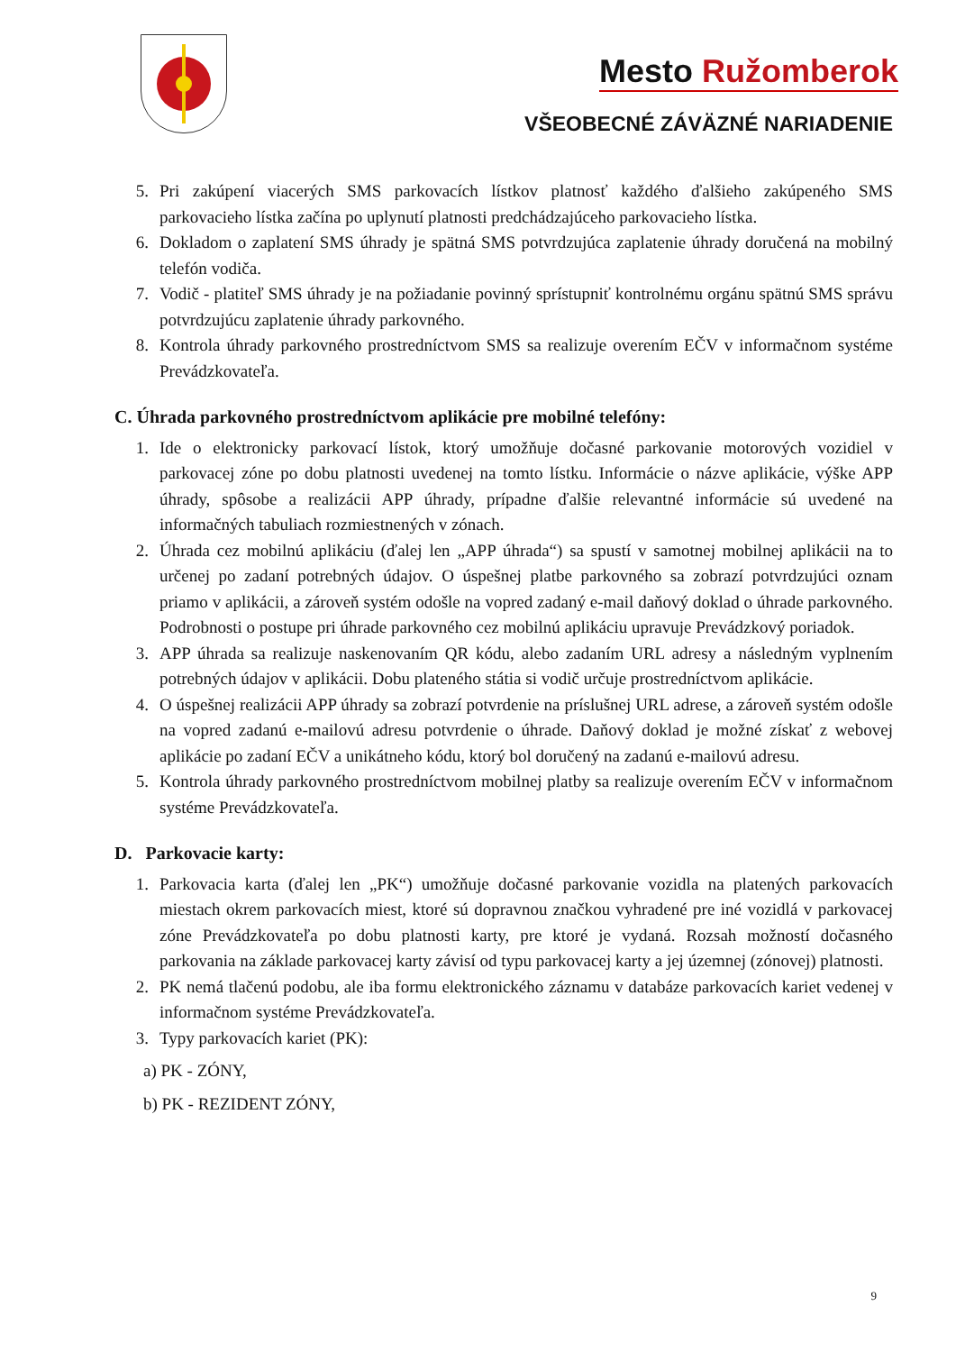Mesto Ružomberok
VŠEOBECNÉ ZÁVÄZNÉ NARIADENIE
5. Pri zakúpení viacerých SMS parkovacích lístkov platnosť každého ďalšieho zakúpeného SMS parkovacieho lístka začína po uplynutí platnosti predchádzajúceho parkovacieho lístka.
6. Dokladom o zaplatení SMS úhrady je spätná SMS potvrdzujúca zaplatenie úhrady doručená na mobilný telefón vodiča.
7. Vodič - platiteľ SMS úhrady je na požiadanie povinný sprístupniť kontrolnému orgánu spätnú SMS správu potvrdzujúcu zaplatenie úhrady parkovného.
8. Kontrola úhrady parkovného prostredníctvom SMS sa realizuje overením EČV v informačnom systéme Prevádzkovateľa.
C. Úhrada parkovného prostredníctvom aplikácie pre mobilné telefóny:
1. Ide o elektronicky parkovací lístok, ktorý umožňuje dočasné parkovanie motorových vozidiel v parkovacej zóne po dobu platnosti uvedenej na tomto lístku. Informácie o názve aplikácie, výške APP úhrady, spôsobe a realizácii APP úhrady, prípadne ďalšie relevantné informácie sú uvedené na informačných tabuliach rozmiestnených v zónach.
2. Úhrada cez mobilnú aplikáciu (ďalej len „APP úhrada“) sa spustí v samotnej mobilnej aplikácii na to určenej po zadaní potrebných údajov. O úspešnej platbe parkovného sa zobrazí potvrdzujúci oznam priamo v aplikácii, a zároveň systém odošle na vopred zadaný e-mail daňový doklad o úhrade parkovného. Podrobnosti o postupe pri úhrade parkovného cez mobilnú aplikáciu upravuje Prevádzkový poriadok.
3. APP úhrada sa realizuje naskenovaním QR kódu, alebo zadaním URL adresy a následným vyplnením potrebných údajov v aplikácii. Dobu plateného státia si vodič určuje prostredníctvom aplikácie.
4. O úspešnej realizácii APP úhrady sa zobrazí potvrdenie na príslušnej URL adrese, a zároveň systém odošle na vopred zadanú e-mailovú adresu potvrdenie o úhrade. Daňový doklad je možné získať z webovej aplikácie po zadaní EČV a unikátneho kódu, ktorý bol doručený na zadanú e-mailovú adresu.
5. Kontrola úhrady parkovného prostredníctvom mobilnej platby sa realizuje overením EČV v informačnom systéme Prevádzkovateľa.
D. Parkovacie karty:
1. Parkovacia karta (ďalej len „PK“) umožňuje dočasné parkovanie vozidla na platených parkovacích miestach okrem parkovacích miest, ktoré sú dopravnou značkou vyhradené pre iné vozidlá v parkovacej zóne Prevádzkovateľa po dobu platnosti karty, pre ktoré je vydaná. Rozsah možností dočasného parkovania na základe parkovacej karty závisí od typu parkovacej karty a jej územnej (zónovej) platnosti.
2. PK nemá tlačenú podobu, ale iba formu elektronického záznamu v databáze parkovacích kariet vedenej v informačnom systéme Prevádzkovateľa.
3. Typy parkovacích kariet (PK):
a) PK - ZÓNY,
b) PK - REZIDENT ZÓNY,
9